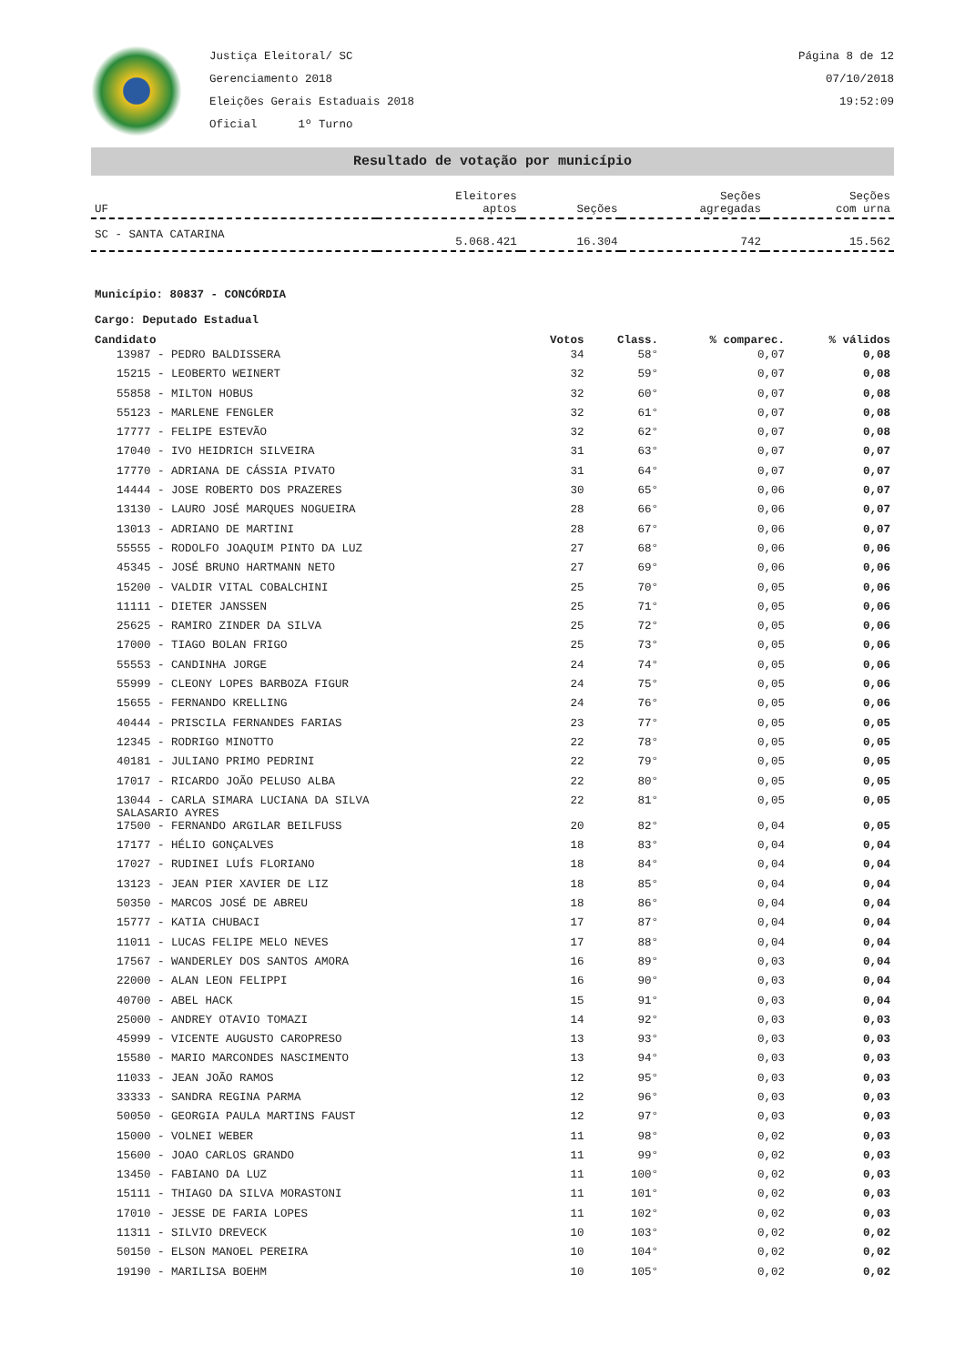Justiça Eleitoral/ SC
Gerenciamento 2018
Eleições Gerais Estaduais 2018
Oficial 1º Turno
Página 8 de 12
07/10/2018
19:52:09
Resultado de votação por município
| UF | Eleitores aptos | Seções | Seções agregadas | Seções com urna |
| --- | --- | --- | --- | --- |
| SC - SANTA CATARINA | 5.068.421 | 16.304 | 742 | 15.562 |
Município: 80837 - CONCÓRDIA
Cargo: Deputado Estadual
| Candidato | Votos | Class. | % comparec. | % válidos |
| --- | --- | --- | --- | --- |
| 13987 - PEDRO BALDISSERA | 34 | 58° | 0,07 | 0,08 |
| 15215 - LEOBERTO WEINERT | 32 | 59° | 0,07 | 0,08 |
| 55858 - MILTON HOBUS | 32 | 60° | 0,07 | 0,08 |
| 55123 - MARLENE FENGLER | 32 | 61° | 0,07 | 0,08 |
| 17777 - FELIPE ESTEVÃO | 32 | 62° | 0,07 | 0,08 |
| 17040 - IVO HEIDRICH SILVEIRA | 31 | 63° | 0,07 | 0,07 |
| 17770 - ADRIANA DE CÁSSIA PIVATO | 31 | 64° | 0,07 | 0,07 |
| 14444 - JOSE ROBERTO DOS PRAZERES | 30 | 65° | 0,06 | 0,07 |
| 13130 - LAURO JOSÉ MARQUES NOGUEIRA | 28 | 66° | 0,06 | 0,07 |
| 13013 - ADRIANO DE MARTINI | 28 | 67° | 0,06 | 0,07 |
| 55555 - RODOLFO JOAQUIM PINTO DA LUZ | 27 | 68° | 0,06 | 0,06 |
| 45345 - JOSÉ BRUNO HARTMANN NETO | 27 | 69° | 0,06 | 0,06 |
| 15200 - VALDIR VITAL COBALCHINI | 25 | 70° | 0,05 | 0,06 |
| 11111 - DIETER JANSSEN | 25 | 71° | 0,05 | 0,06 |
| 25625 - RAMIRO ZINDER DA SILVA | 25 | 72° | 0,05 | 0,06 |
| 17000 - TIAGO BOLAN FRIGO | 25 | 73° | 0,05 | 0,06 |
| 55553 - CANDINHA JORGE | 24 | 74° | 0,05 | 0,06 |
| 55999 - CLEONY LOPES BARBOZA FIGUR | 24 | 75° | 0,05 | 0,06 |
| 15655 - FERNANDO KRELLING | 24 | 76° | 0,05 | 0,06 |
| 40444 - PRISCILA FERNANDES FARIAS | 23 | 77° | 0,05 | 0,05 |
| 12345 - RODRIGO MINOTTO | 22 | 78° | 0,05 | 0,05 |
| 40181 - JULIANO PRIMO PEDRINI | 22 | 79° | 0,05 | 0,05 |
| 17017 - RICARDO JOÃO PELUSO ALBA | 22 | 80° | 0,05 | 0,05 |
| 13044 - CARLA SIMARA LUCIANA DA SILVA SALASARIO AYRES | 22 | 81° | 0,05 | 0,05 |
| 17500 - FERNANDO ARGILAR BEILFUSS | 20 | 82° | 0,04 | 0,05 |
| 17177 - HÉLIO GONÇALVES | 18 | 83° | 0,04 | 0,04 |
| 17027 - RUDINEI LUÍS FLORIANO | 18 | 84° | 0,04 | 0,04 |
| 13123 - JEAN PIER XAVIER DE LIZ | 18 | 85° | 0,04 | 0,04 |
| 50350 - MARCOS JOSÉ DE ABREU | 18 | 86° | 0,04 | 0,04 |
| 15777 - KATIA CHUBACI | 17 | 87° | 0,04 | 0,04 |
| 11011 - LUCAS FELIPE MELO NEVES | 17 | 88° | 0,04 | 0,04 |
| 17567 - WANDERLEY DOS SANTOS AMORA | 16 | 89° | 0,03 | 0,04 |
| 22000 - ALAN LEON FELIPPI | 16 | 90° | 0,03 | 0,04 |
| 40700 - ABEL HACK | 15 | 91° | 0,03 | 0,04 |
| 25000 - ANDREY OTAVIO TOMAZI | 14 | 92° | 0,03 | 0,03 |
| 45999 - VICENTE AUGUSTO CAROPRESO | 13 | 93° | 0,03 | 0,03 |
| 15580 - MARIO MARCONDES NASCIMENTO | 13 | 94° | 0,03 | 0,03 |
| 11033 - JEAN JOÃO RAMOS | 12 | 95° | 0,03 | 0,03 |
| 33333 - SANDRA REGINA PARMA | 12 | 96° | 0,03 | 0,03 |
| 50050 - GEORGIA PAULA MARTINS FAUST | 12 | 97° | 0,03 | 0,03 |
| 15000 - VOLNEI WEBER | 11 | 98° | 0,02 | 0,03 |
| 15600 - JOAO CARLOS GRANDO | 11 | 99° | 0,02 | 0,03 |
| 13450 - FABIANO DA LUZ | 11 | 100° | 0,02 | 0,03 |
| 15111 - THIAGO DA SILVA MORASTONI | 11 | 101° | 0,02 | 0,03 |
| 17010 - JESSE DE FARIA LOPES | 11 | 102° | 0,02 | 0,03 |
| 11311 - SILVIO DREVECK | 10 | 103° | 0,02 | 0,02 |
| 50150 - ELSON MANOEL PEREIRA | 10 | 104° | 0,02 | 0,02 |
| 19190 - MARILISA BOEHM | 10 | 105° | 0,02 | 0,02 |